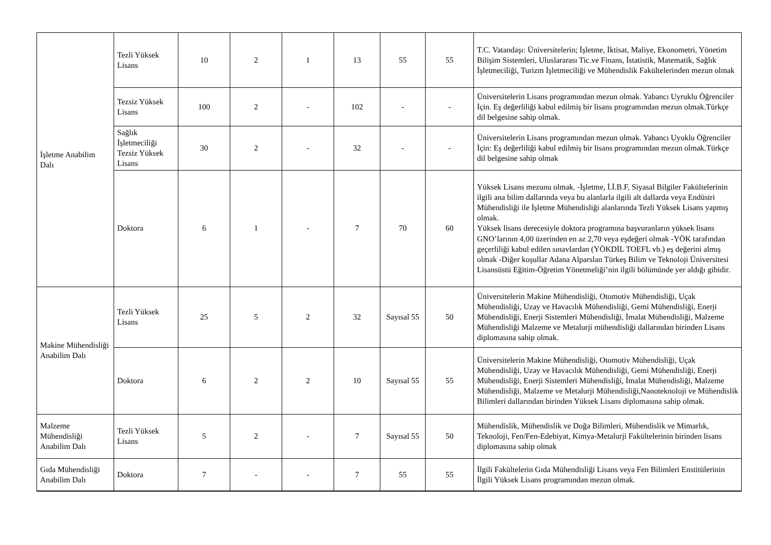| İşletme Anabilim Dalı | Tezli Yüksek Lisans | 10 | 2 | 1 | 13 | 55 | 55 | T.C. Vatandaşı: Üniversitelerin; İşletme, İktisat, Maliye, Ekonometri, Yönetim Bilişim Sistemleri, Uluslararası Tic.ve Finans, İstatistik, Matematik, Sağlık İşletmeciliği, Turizm İşletmeciliği ve Mühendislik Fakültelerinden mezun olmak |
| | Tezsiz Yüksek Lisans | 100 | 2 | - | 102 | - | - | Üniversitelerin Lisans programından mezun olmak. Yabancı Uyruklu Öğrenciler İçin. Eş değerliliği kabul edilmiş bir lisans programından mezun olmak.Türkçe dil belgesine sahip olmak. |
| | Sağlık İşletmeciliği Tezsiz Yüksek Lisans | 30 | 2 | - | 32 | - | - | Üniversitelerin Lisans programından mezun olmak. Yabancı Uyuklu Öğrenciler İçin: Eş değerliliği kabul edilmiş bir lisans programından mezun olmak.Türkçe dil belgesine sahip olmak |
| | Doktora | 6 | 1 | - | 7 | 70 | 60 | Yüksek Lisans mezunu olmak. -İşletme, İ.İ.B.F, Siyasal Bilgiler Fakültelerinin ilgili ana bilim dallarında veya bu alanlarla ilgili alt dallarda veya Endüstri Mühendisliği ile İşletme Mühendisliği alanlarında Tezli Yüksek Lisans yapmış olmak. Yüksek lisans derecesiyle doktora programına başvuranların yüksek lisans GNO’larının 4,00 üzerinden en az 2,70 veya eşdeğeri olmak -YÖK tarafından geçerliliği kabul edilen sınavlardan (YÖKDİL TOEFL vb.) eş değerini almış olmak -Diğer koşullar Adana Alparslan Türkeş Bilim ve Teknoloji Üniversitesi Lisansüstü Eğitim-Öğretim Yönetmeliği’nin ilgili bölümünde yer aldığı gibidir. |
| Makine Mühendisliği Anabilim Dalı | Tezli Yüksek Lisans | 25 | 5 | 2 | 32 | Sayısal 55 | 50 | Üniversitelerin Makine Mühendisliği, Otomotiv Mühendisliği, Uçak Mühendisliği, Uzay ve Havacılık Mühendisliği, Gemi Mühendisliği, Enerji Mühendisliği, Enerji Sistemleri Mühendisliği, İmalat Mühendisliği, Malzeme Mühendisliği Malzeme ve Metalurji mühendisliği dallarından birinden Lisans diplomasına sahip olmak. |
| | Doktora | 6 | 2 | 2 | 10 | Sayısal 55 | 55 | Üniversitelerin Makine Mühendisliği, Otomotiv Mühendisliği, Uçak Mühendisliği, Uzay ve Havacılık Mühendisliği, Gemi Mühendisliği, Enerji Mühendisliği, Enerji Sistemleri Mühendisliği, İmalat Mühendisliği, Malzeme Mühendisliği, Malzeme ve Metalurji Mühendisliği,Nanoteknoloji ve Mühendislik Bilimleri dallarından birinden Yüksek Lisans diplomasına sahip olmak. |
| Malzeme Mühendisliği Anabilim Dalı | Tezli Yüksek Lisans | 5 | 2 | - | 7 | Sayısal 55 | 50 | Mühendislik, Mühendislik ve Doğa Bilimleri, Mühendislik ve Mimarlık, Teknoloji, Fen/Fen-Edebiyat, Kimya-Metalurji Fakültelerinin birinden lisans diplomasına sahip olmak |
| Gıda Mühendisliği Anabilim Dalı | Doktora | 7 | - | - | 7 | 55 | 55 | İlgili Fakültelerin Gıda Mühendisliği Lisans veya Fen Bilimleri Enstitülerinin İlgili Yüksek Lisans programından mezun olmak. |